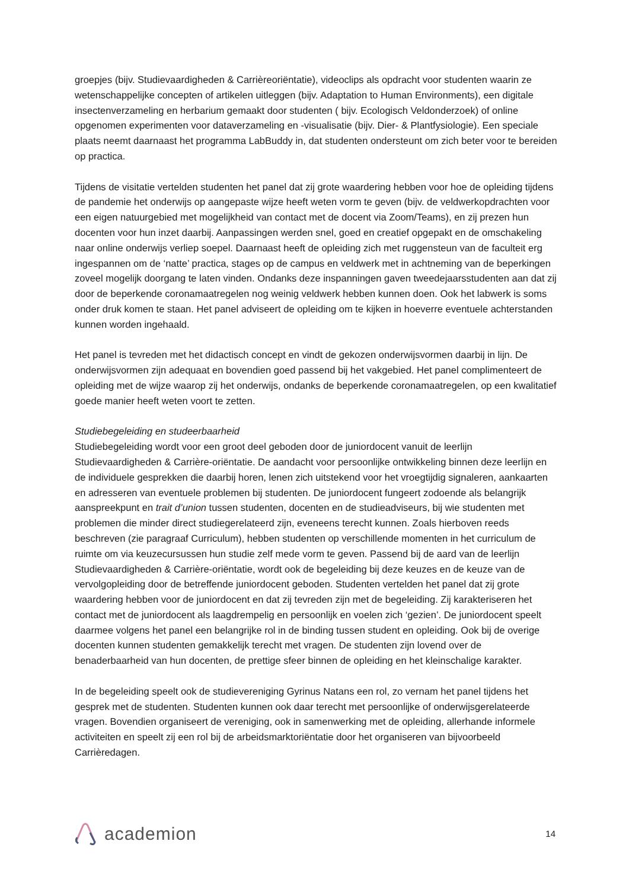groepjes (bijv. Studievaardigheden & Carrièreoriëntatie), videoclips als opdracht voor studenten waarin ze wetenschappelijke concepten of artikelen uitleggen (bijv. Adaptation to Human Environments), een digitale insectenverzameling en herbarium gemaakt door studenten ( bijv. Ecologisch Veldonderzoek) of online opgenomen experimenten voor dataverzameling en -visualisatie (bijv. Dier- & Plantfysiologie). Een speciale plaats neemt daarnaast het programma LabBuddy in, dat studenten ondersteunt om zich beter voor te bereiden op practica.
Tijdens de visitatie vertelden studenten het panel dat zij grote waardering hebben voor hoe de opleiding tijdens de pandemie het onderwijs op aangepaste wijze heeft weten vorm te geven (bijv. de veldwerkopdrachten voor een eigen natuurgebied met mogelijkheid van contact met de docent via Zoom/Teams), en zij prezen hun docenten voor hun inzet daarbij. Aanpassingen werden snel, goed en creatief opgepakt en de omschakeling naar online onderwijs verliep soepel. Daarnaast heeft de opleiding zich met ruggensteun van de faculteit erg ingespannen om de ‘natte’ practica, stages op de campus en veldwerk met in achtneming van de beperkingen zoveel mogelijk doorgang te laten vinden. Ondanks deze inspanningen gaven tweedejaarsstudenten aan dat zij door de beperkende coronamaatregelen nog weinig veldwerk hebben kunnen doen. Ook het labwerk is soms onder druk komen te staan. Het panel adviseert de opleiding om te kijken in hoeverre eventuele achterstanden kunnen worden ingehaald.
Het panel is tevreden met het didactisch concept en vindt de gekozen onderwijsvormen daarbij in lijn. De onderwijsvormen zijn adequaat en bovendien goed passend bij het vakgebied. Het panel complimenteert de opleiding met de wijze waarop zij het onderwijs, ondanks de beperkende coronamaatregelen, op een kwalitatief goede manier heeft weten voort te zetten.
Studiebegeleiding en studeerbaarheid
Studiebegeleiding wordt voor een groot deel geboden door de juniordocent vanuit de leerlijn Studievaardigheden & Carrière-oriëntatie. De aandacht voor persoonlijke ontwikkeling binnen deze leerlijn en de individuele gesprekken die daarbij horen, lenen zich uitstekend voor het vroegtijdig signaleren, aankaarten en adresseren van eventuele problemen bij studenten. De juniordocent fungeert zodoende als belangrijk aanspreekpunt en trait d’union tussen studenten, docenten en de studieadviseurs, bij wie studenten met problemen die minder direct studiegerelateerd zijn, eveneens terecht kunnen. Zoals hierboven reeds beschreven (zie paragraaf Curriculum), hebben studenten op verschillende momenten in het curriculum de ruimte om via keuzecursussen hun studie zelf mede vorm te geven. Passend bij de aard van de leerlijn Studievaardigheden & Carrière-oriëntatie, wordt ook de begeleiding bij deze keuzes en de keuze van de vervolgopleiding door de betreffende juniordocent geboden. Studenten vertelden het panel dat zij grote waardering hebben voor de juniordocent en dat zij tevreden zijn met de begeleiding. Zij karakteriseren het contact met de juniordocent als laagdrempelig en persoonlijk en voelen zich ‘gezien’. De juniordocent speelt daarmee volgens het panel een belangrijke rol in de binding tussen student en opleiding. Ook bij de overige docenten kunnen studenten gemakkelijk terecht met vragen. De studenten zijn lovend over de benaderbaarheid van hun docenten, de prettige sfeer binnen de opleiding en het kleinschalige karakter.
In de begeleiding speelt ook de studievereniging Gyrinus Natans een rol, zo vernam het panel tijdens het gesprek met de studenten. Studenten kunnen ook daar terecht met persoonlijke of onderwijsgerelateerde vragen. Bovendien organiseert de vereniging, ook in samenwerking met de opleiding, allerhande informele activiteiten en speelt zij een rol bij de arbeidsmarktoriëntatie door het organiseren van bijvoorbeeld Carrièredagen.
academion
14